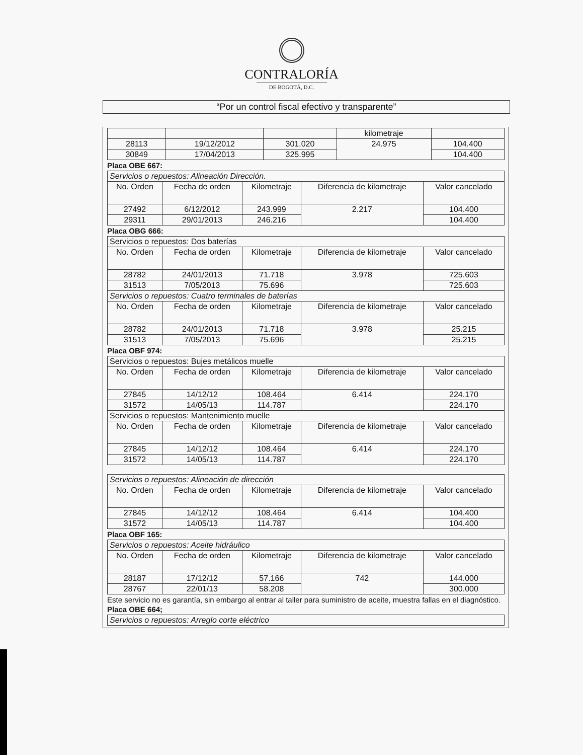CONTRALORÍA
DE BOGOTÁ, D.C.
“Por un control fiscal efectivo y transparente”
| | | | kilometraje | |
| 28113 | 19/12/2012 | 301.020 | 24.975 | 104.400 |
| 30849 | 17/04/2013 | 325.995 | | 104.400 |
Placa OBE 667:
| Servicios o repuestos: Alineación Dirección. | | | | |
| No. Orden | Fecha de orden | Kilometraje | Diferencia de kilometraje | Valor cancelado |
| 27492 | 6/12/2012 | 243.999 | 2.217 | 104.400 |
| 29311 | 29/01/2013 | 246.216 | | 104.400 |
Placa OBG 666:
| Servicios o repuestos: Dos baterías | | | | |
| No. Orden | Fecha de orden | Kilometraje | Diferencia de kilometraje | Valor cancelado |
| 28782 | 24/01/2013 | 71.718 | 3.978 | 725.603 |
| 31513 | 7/05/2013 | 75.696 | | 725.603 |
| Servicios o repuestos: Cuatro terminales de baterías | | | | |
| No. Orden | Fecha de orden | Kilometraje | Diferencia de kilometraje | Valor cancelado |
| 28782 | 24/01/2013 | 71.718 | 3.978 | 25.215 |
| 31513 | 7/05/2013 | 75.696 | | 25.215 |
Placa OBF 974:
| Servicios o repuestos: Bujes metálicos muelle | | | | |
| No. Orden | Fecha de orden | Kilometraje | Diferencia de kilometraje | Valor cancelado |
| 27845 | 14/12/12 | 108.464 | 6.414 | 224.170 |
| 31572 | 14/05/13 | 114.787 | | 224.170 |
| Servicios o repuestos: Mantenimiento muelle | | | | |
| No. Orden | Fecha de orden | Kilometraje | Diferencia de kilometraje | Valor cancelado |
| 27845 | 14/12/12 | 108.464 | 6.414 | 224.170 |
| 31572 | 14/05/13 | 114.787 | | 224.170 |
| Servicios o repuestos: Alineación de dirección | | | | |
| No. Orden | Fecha de orden | Kilometraje | Diferencia de kilometraje | Valor cancelado |
| 27845 | 14/12/12 | 108.464 | 6.414 | 104.400 |
| 31572 | 14/05/13 | 114.787 | | 104.400 |
Placa OBF 165:
| Servicios o repuestos: Aceite hidráulico | | | | |
| No. Orden | Fecha de orden | Kilometraje | Diferencia de kilometraje | Valor cancelado |
| 28187 | 17/12/12 | 57.166 | 742 | 144.000 |
| 28767 | 22/01/13 | 58.208 | | 300.000 |
Este servicio no es garantía, sin embargo al entrar al taller para suministro de aceite, muestra fallas en el diagnóstico.
Placa OBE 664;
| Servicios o repuestos: Arreglo corte eléctrico |